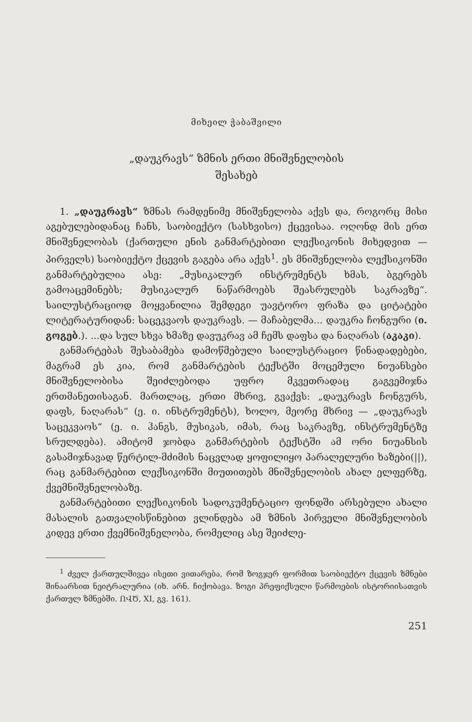მიხეილ ჭაბაშვილი
„დაუკრავს“ ზმნის ერთი მნიშვნელობის
შესახებ
1. „დაუკრავს“ ზმნას რამდენიმე მნიშვნელობა აქვს და, როგორც მისი აგებულებიდანაც ჩანს, საობიექტო (სასხვისო) ქცევისაა. ოღონდ მის ერთ მნიშვნელობას (ქართული ენის განმარტებითი ლექსიკონის მიხედვით — პირველს) საობიექტო ქცევის გაგება არა აქვს<sup>1</sup>. ეს მნიშვნელობა ლექსიკონში განმარტებულია ასე: „მუსიკალურ ინსტრუმენტს ხმას, ბგერებს გამოაცემინებს; მუსიკალურ ნაწარმოებს შეასრულებს საკრავზე“. საილუსტრაციოდ მოყვანილია შემდეგი უავტორო ფრაზა და ციტატები ლიტერატურიდან: საცეკვაოს დაუკრავს. — მაჩაბელმა... დაუკრა ჩონგური (ი. გოგებ.). ...და სულ სხვა ხმაზე დავუკრავ ამ ჩემს დაფსა და ნაღარას (აკაკი).
განმარტებას შესაბამება დამოწმებული საილუსტრაციო წინადადებები, მაგრამ ეს კია, რომ განმარტების ტექსტში მოცემული ნიუანსები მნიშვნელობისა შეიძლებოდა უფრო მკვეთრადაც გაგვემიჯნა ერთმანეთისაგან. მართლაც, ერთი მხრივ, გვაქვს: „დაუკრავს ჩონგურს, დაფს, ნაღარას“ (ე. ი. ინსტრუმენტს), ხოლო, მეორე მხრივ — „დაუკრავს საცეკვაოს“ (ე. ი. ჰანგს, მუსიკას, იმას, რაც საკრავზე, ინსტრუმენტზე სრულდება). ამიტომ ჯობდა განმარტების ტექსტში ამ ორი ნიუანსის გასამიჯნავად წერტილ-მძიმის ნაცვლად ყოფილიყო პარალელური ხაზები(||), რაც განმარტებით ლექსიკონში მიუთითებს მნიშვნელობის ახალ ელფერზე, ქვემნიშვნელობაზე.
განმარტებითი ლექსიკონის სადოკუმენტაციო ფონდში არსებული ახალი მასალის გათვალისწინებით ვლინდება ამ ზმნის პირველი მნიშვნელობის კიდევ ერთი ქვემნიშვნელობა, რომელიც ასე შეიძლე-
<sup>1</sup> ძველ ქართულშივეა ისეთი ვითარება, რომ ზოგჯერ ფორმით საობიექტო ქცევის ზმნები შინაარსით ნეიტრალურია (იხ. არნ. ჩიქობავა. ზოგი პრეფიქსული წარმოების ისტორიისათვის ქართულ ზმნებში. ՈՎԾ, XI, გვ. 161).
251